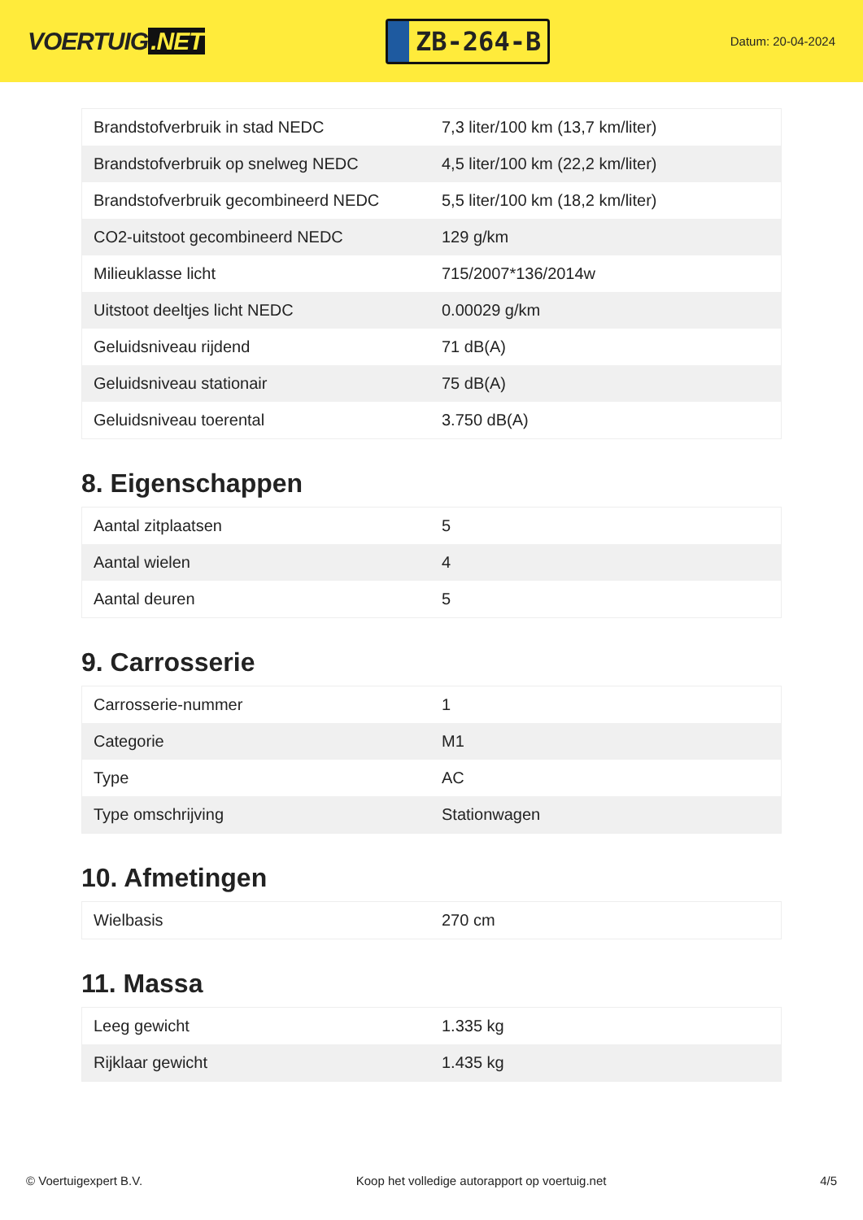VOERTUIG.NET
ZB-264-B
Datum: 20-04-2024
| Brandstofverbruik in stad NEDC | 7,3 liter/100 km (13,7 km/liter) |
| Brandstofverbruik op snelweg NEDC | 4,5 liter/100 km (22,2 km/liter) |
| Brandstofverbruik gecombineerd NEDC | 5,5 liter/100 km (18,2 km/liter) |
| CO2-uitstoot gecombineerd NEDC | 129 g/km |
| Milieuklasse licht | 715/2007*136/2014w |
| Uitstoot deeltjes licht NEDC | 0.00029 g/km |
| Geluidsniveau rijdend | 71 dB(A) |
| Geluidsniveau stationair | 75 dB(A) |
| Geluidsniveau toerental | 3.750 dB(A) |
8. Eigenschappen
| Aantal zitplaatsen | 5 |
| Aantal wielen | 4 |
| Aantal deuren | 5 |
9. Carrosserie
| Carrosserie-nummer | 1 |
| Categorie | M1 |
| Type | AC |
| Type omschrijving | Stationwagen |
10. Afmetingen
| Wielbasis | 270 cm |
11. Massa
| Leeg gewicht | 1.335 kg |
| Rijklaar gewicht | 1.435 kg |
© Voertuigexpert B.V. Koop het volledige autorapport op voertuig.net 4/5